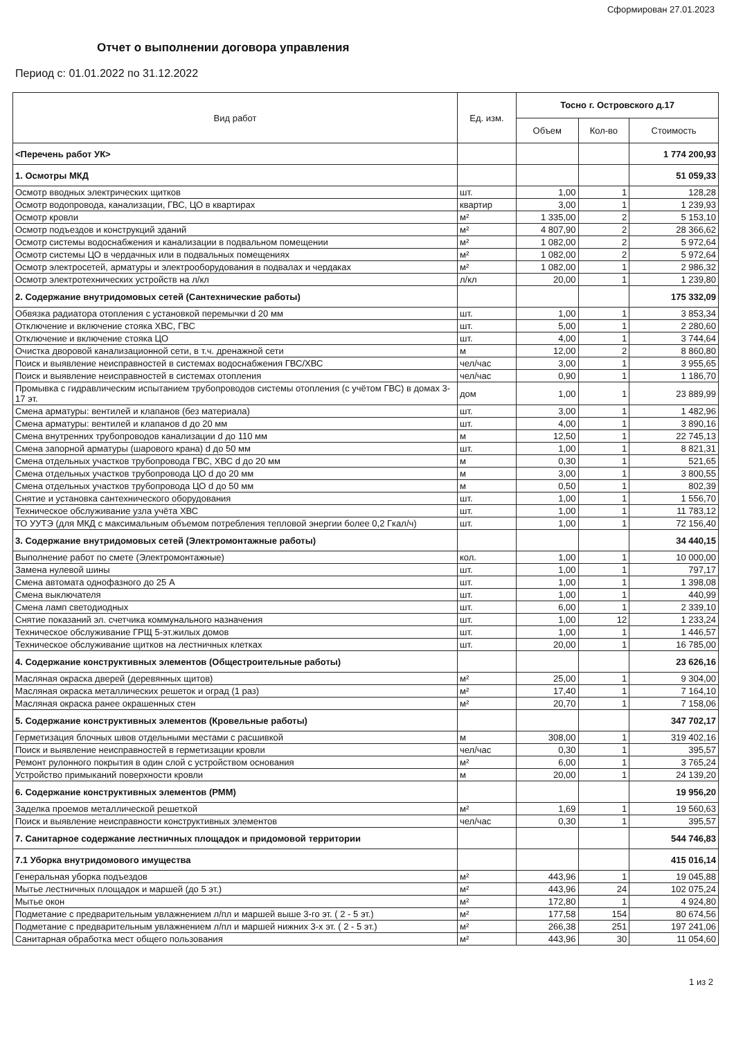Сформирован 27.01.2023
Отчет о выполнении договора управления
Период с: 01.01.2022 по 31.12.2022
| Вид работ | Ед. изм. | Тосно г. Островского д.17 | | |
| --- | --- | --- | --- | --- |
| | | Объем | Кол-во | Стоимость |
| <Перечень работ УК> | | | | 1 774 200,93 |
| 1. Осмотры МКД | | | | 51 059,33 |
| Осмотр вводных электрических щитков | шт. | 1,00 | 1 | 128,28 |
| Осмотр водопровода, канализации, ГВС, ЦО в квартирах | квартир | 3,00 | 1 | 1 239,93 |
| Осмотр кровли | м² | 1 335,00 | 2 | 5 153,10 |
| Осмотр подъездов и конструкций зданий | м² | 4 807,90 | 2 | 28 366,62 |
| Осмотр системы водоснабжения и канализации в подвальном помещении | м² | 1 082,00 | 2 | 5 972,64 |
| Осмотр системы ЦО в чердачных или в подвальных помещениях | м² | 1 082,00 | 2 | 5 972,64 |
| Осмотр электросетей, арматуры и электрооборудования в подвалах и чердаках | м² | 1 082,00 | 1 | 2 986,32 |
| Осмотр электротехнических устройств на л/кл | л/кл | 20,00 | 1 | 1 239,80 |
| 2. Содержание внутридомовых сетей (Сантехнические работы) | | | | 175 332,09 |
| Обвязка радиатора отопления с установкой перемычки d 20 мм | шт. | 1,00 | 1 | 3 853,34 |
| Отключение и включение стояка ХВС, ГВС | шт. | 5,00 | 1 | 2 280,60 |
| Отключение и включение стояка ЦО | шт. | 4,00 | 1 | 3 744,64 |
| Очистка дворовой канализационной сети, в т.ч. дренажной сети | м | 12,00 | 2 | 8 860,80 |
| Поиск и выявление неисправностей в системах водоснабжения ГВС/ХВС | чел/час | 3,00 | 1 | 3 955,65 |
| Поиск и выявление неисправностей в системах отопления | чел/час | 0,90 | 1 | 1 186,70 |
| Промывка с гидравлическим испытанием трубопроводов системы отопления (с учётом ГВС) в домах 3-17 эт. | дом | 1,00 | 1 | 23 889,99 |
| Смена арматуры: вентилей и клапанов (без материала) | шт. | 3,00 | 1 | 1 482,96 |
| Смена арматуры: вентилей и клапанов d до 20 мм | шт. | 4,00 | 1 | 3 890,16 |
| Смена внутренних трубопроводов канализации d до 110 мм | м | 12,50 | 1 | 22 745,13 |
| Смена запорной арматуры (шарового крана) d до 50 мм | шт. | 1,00 | 1 | 8 821,31 |
| Смена отдельных участков трубопровода ГВС, ХВС d до 20 мм | м | 0,30 | 1 | 521,65 |
| Смена отдельных участков трубопровода ЦО d до 20 мм | м | 3,00 | 1 | 3 800,55 |
| Смена отдельных участков трубопровода ЦО d до 50 мм | м | 0,50 | 1 | 802,39 |
| Снятие и установка сантехнического оборудования | шт. | 1,00 | 1 | 1 556,70 |
| Техническое обслуживание узла учёта ХВС | шт. | 1,00 | 1 | 11 783,12 |
| ТО УУТЭ (для МКД с максимальным объемом потребления тепловой энергии более 0,2 Гкал/ч) | шт. | 1,00 | 1 | 72 156,40 |
| 3. Содержание внутридомовых сетей (Электромонтажные работы) | | | | 34 440,15 |
| Выполнение работ по смете (Электромонтажные) | кол. | 1,00 | 1 | 10 000,00 |
| Замена нулевой шины | шт. | 1,00 | 1 | 797,17 |
| Смена автомата однофазного до 25 А | шт. | 1,00 | 1 | 1 398,08 |
| Смена выключателя | шт. | 1,00 | 1 | 440,99 |
| Смена ламп светодиодных | шт. | 6,00 | 1 | 2 339,10 |
| Снятие показаний эл. счетчика коммунального назначения | шт. | 1,00 | 12 | 1 233,24 |
| Техническое обслуживание ГРЩ 5-эт.жилых домов | шт. | 1,00 | 1 | 1 446,57 |
| Техническое обслуживание щитков на лестничных клетках | шт. | 20,00 | 1 | 16 785,00 |
| 4. Содержание конструктивных элементов (Общестроительные работы) | | | | 23 626,16 |
| Масляная окраска дверей (деревянных щитов) | м² | 25,00 | 1 | 9 304,00 |
| Масляная окраска металлических решеток и оград (1 раз) | м² | 17,40 | 1 | 7 164,10 |
| Масляная окраска ранее окрашенных стен | м² | 20,70 | 1 | 7 158,06 |
| 5. Содержание конструктивных элементов (Кровельные работы) | | | | 347 702,17 |
| Герметизация блочных швов отдельными местами с расшивкой | м | 308,00 | 1 | 319 402,16 |
| Поиск и выявление неисправностей в герметизации кровли | чел/час | 0,30 | 1 | 395,57 |
| Ремонт рулонного покрытия в один слой с устройством основания | м² | 6,00 | 1 | 3 765,24 |
| Устройство примыканий поверхности кровли | м | 20,00 | 1 | 24 139,20 |
| 6. Содержание конструктивных элементов (РММ) | | | | 19 956,20 |
| Заделка проемов металлической решеткой | м² | 1,69 | 1 | 19 560,63 |
| Поиск и выявление неисправности конструктивных элементов | чел/час | 0,30 | 1 | 395,57 |
| 7. Санитарное содержание лестничных площадок и придомовой территории | | | | 544 746,83 |
| 7.1 Уборка внутридомового имущества | | | | 415 016,14 |
| Генеральная уборка подъездов | м² | 443,96 | 1 | 19 045,88 |
| Мытье лестничных площадок и маршей (до 5 эт.) | м² | 443,96 | 24 | 102 075,24 |
| Мытье окон | м² | 172,80 | 1 | 4 924,80 |
| Подметание с предварительным увлажнением л/пл и маршей выше 3-го эт. ( 2 - 5 эт.) | м² | 177,58 | 154 | 80 674,56 |
| Подметание с предварительным увлажнением л/пл и маршей нижних 3-х эт. ( 2 - 5 эт.) | м² | 266,38 | 251 | 197 241,06 |
| Санитарная обработка мест общего пользования | м² | 443,96 | 30 | 11 054,60 |
1 из 2